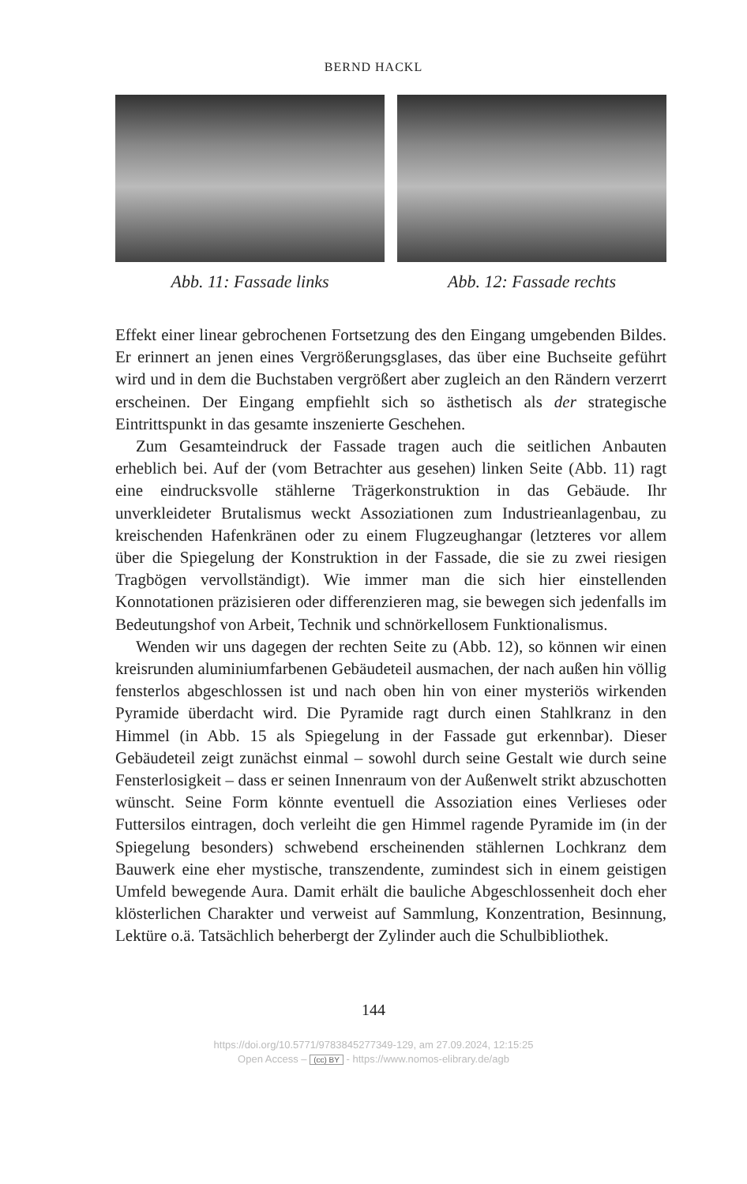BERND HACKL
Abb. 11: Fassade links Abb. 12: Fassade rechts
Effekt einer linear gebrochenen Fortsetzung des den Eingang umgebenden Bildes. Er erinnert an jenen eines Vergrößerungsglases, das über eine Buchseite geführt wird und in dem die Buchstaben vergrößert aber zugleich an den Rändern verzerrt erscheinen. Der Eingang empfiehlt sich so ästhetisch als der strategische Eintrittspunkt in das gesamte inszenierte Geschehen.
Zum Gesamteindruck der Fassade tragen auch die seitlichen Anbauten erheblich bei. Auf der (vom Betrachter aus gesehen) linken Seite (Abb. 11) ragt eine eindrucksvolle stählerne Trägerkonstruktion in das Gebäude. Ihr unverkleideter Brutalismus weckt Assoziationen zum Industrieanlagenbau, zu kreischenden Hafenkränen oder zu einem Flugzeughangar (letzteres vor allem über die Spiegelung der Konstruktion in der Fassade, die sie zu zwei riesigen Tragbögen vervollständigt). Wie immer man die sich hier einstellenden Konnotationen präzisieren oder differenzieren mag, sie bewegen sich jedenfalls im Bedeutungshof von Arbeit, Technik und schnörkellosem Funktionalismus.
Wenden wir uns dagegen der rechten Seite zu (Abb. 12), so können wir einen kreisrunden aluminiumfarbenen Gebäudeteil ausmachen, der nach außen hin völlig fensterlos abgeschlossen ist und nach oben hin von einer mysteriös wirkenden Pyramide überdacht wird. Die Pyramide ragt durch einen Stahlkranz in den Himmel (in Abb. 15 als Spiegelung in der Fassade gut erkennbar). Dieser Gebäudeteil zeigt zunächst einmal – sowohl durch seine Gestalt wie durch seine Fensterlosigkeit – dass er seinen Innenraum von der Außenwelt strikt abzuschotten wünscht. Seine Form könnte eventuell die Assoziation eines Verlieses oder Futtersilos eintragen, doch verleiht die gen Himmel ragende Pyramide im (in der Spiegelung besonders) schwebend erscheinenden stählernen Lochkranz dem Bauwerk eine eher mystische, transzendente, zumindest sich in einem geistigen Umfeld bewegende Aura. Damit erhält die bauliche Abgeschlossenheit doch eher klösterlichen Charakter und verweist auf Sammlung, Konzentration, Besinnung, Lektüre o.ä. Tatsächlich beherbergt der Zylinder auch die Schulbibliothek.
144
https://doi.org/10.5771/9783845277349-129, am 27.09.2024, 12:15:25
Open Access – (cc) BY - https://www.nomos-elibrary.de/agb